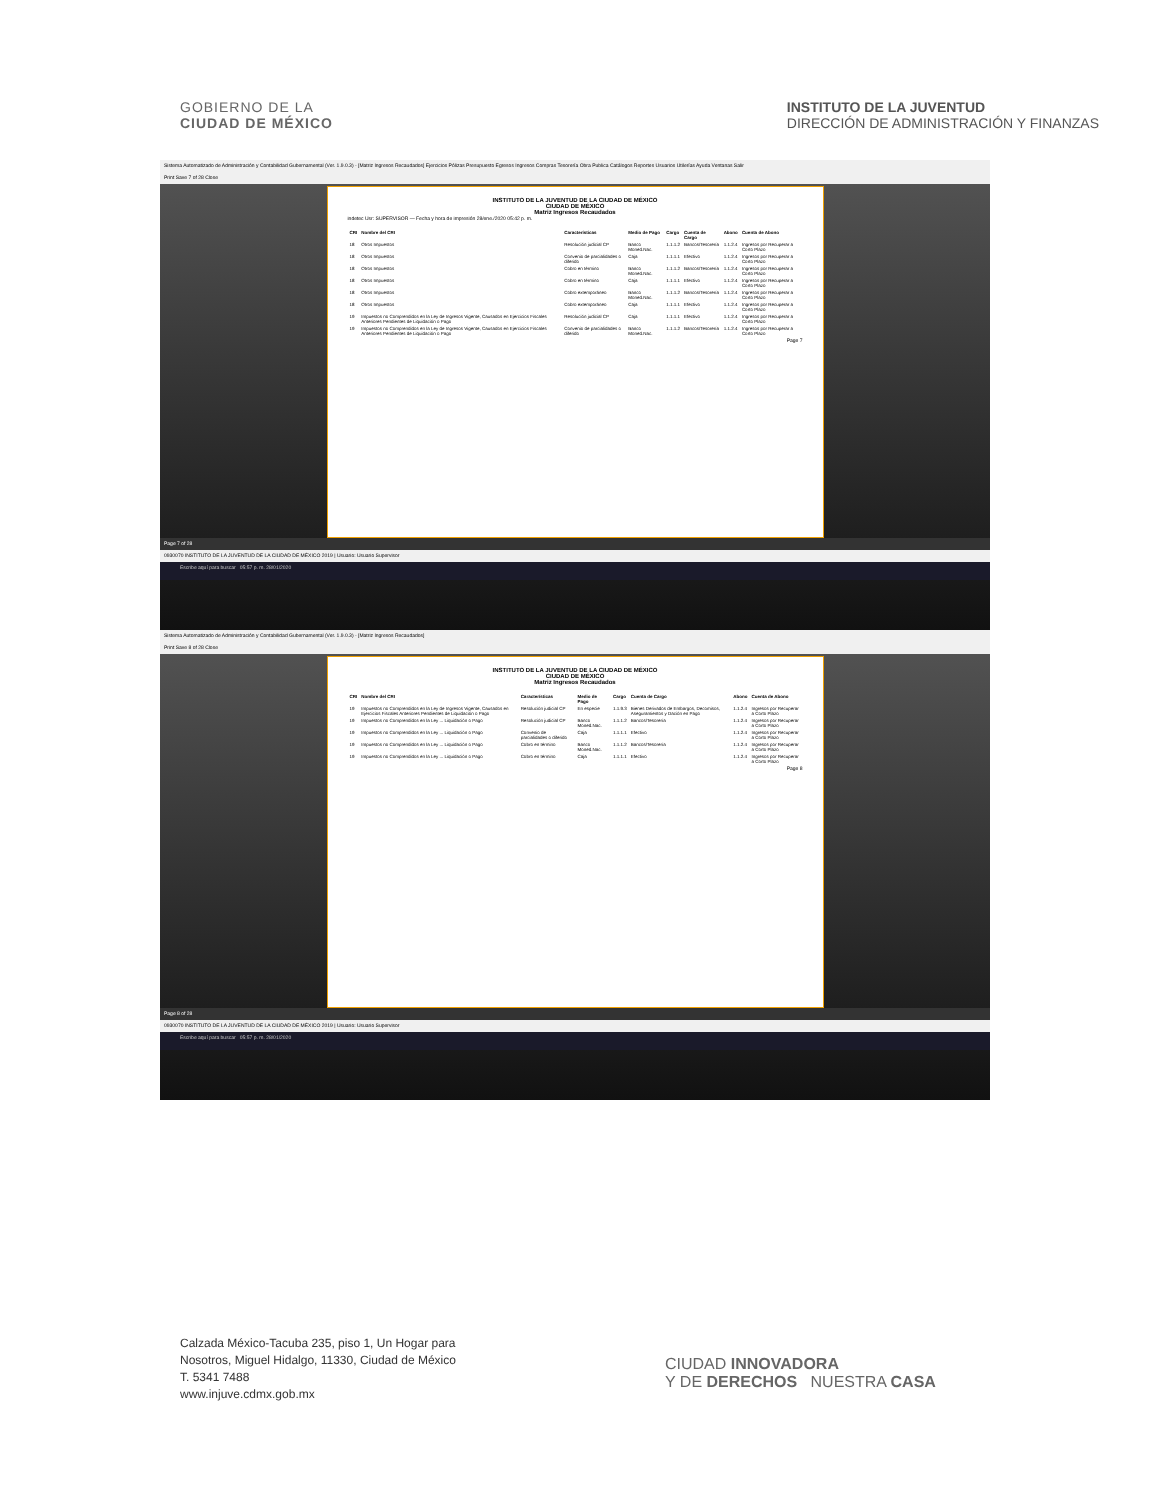GOBIERNO DE LA
CIUDAD DE MÉXICO
INSTITUTO DE LA JUVENTUD
DIRECCIÓN DE ADMINISTRACIÓN Y FINANZAS
Sistema Automatizado de Administración y Contabilidad Gubernamental (Ver. 1.9.0.3) - [Matriz Ingresos Recaudados] Ejercicios Pólizas Presupuesto Egresos Ingresos Compras Tesorería Obra Publica Catálogos Reportes Usuarios Utilerías Ayuda Ventanas Salir
Print Save 7 of 28 Close
INSTITUTO DE LA JUVENTUD DE LA CIUDAD DE MÉXICO
CIUDAD DE MÉXICO
Matriz Ingresos Recaudados
indetec Usr: SUPERVISOR — Fecha y hora de impresión 28/ene./2020 05:42 p. m.
| CRI | Nombre del CRI | Características | Medio de Pago | Cargo | Cuenta de Cargo | Abono | Cuenta de Abono |
| --- | --- | --- | --- | --- | --- | --- | --- |
| 18 | Otros Impuestos | Resolución judicial CP | Banco Moned.Nac. | 1.1.1.2 | Bancos/Tesorería | 1.1.2.4 | Ingresos por Recuperar a Corto Plazo |
| 18 | Otros Impuestos | Convenio de parcialidades o diferido | Caja | 1.1.1.1 | Efectivo | 1.1.2.4 | Ingresos por Recuperar a Corto Plazo |
| 18 | Otros Impuestos | Cobro en término | Banco Moned.Nac. | 1.1.1.2 | Bancos/Tesorería | 1.1.2.4 | Ingresos por Recuperar a Corto Plazo |
| 18 | Otros Impuestos | Cobro en término | Caja | 1.1.1.1 | Efectivo | 1.1.2.4 | Ingresos por Recuperar a Corto Plazo |
| 18 | Otros Impuestos | Cobro extemporáneo | Banco Moned.Nac. | 1.1.1.2 | Bancos/Tesorería | 1.1.2.4 | Ingresos por Recuperar a Corto Plazo |
| 18 | Otros Impuestos | Cobro extemporáneo | Caja | 1.1.1.1 | Efectivo | 1.1.2.4 | Ingresos por Recuperar a Corto Plazo |
| 19 | Impuestos no Comprendidos en la Ley de Ingresos Vigente, Causados en Ejercicios Fiscales Anteriores Pendientes de Liquidación o Pago | Resolución judicial CP | Caja | 1.1.1.1 | Efectivo | 1.1.2.4 | Ingresos por Recuperar a Corto Plazo |
| 19 | Impuestos no Comprendidos en la Ley de Ingresos Vigente, Causados en Ejercicios Fiscales Anteriores Pendientes de Liquidación o Pago | Convenio de parcialidades o diferido | Banco Moned.Nac. | 1.1.1.2 | Bancos/Tesorería | 1.1.2.4 | Ingresos por Recuperar a Corto Plazo |
Page 7
Page 7 of 28
0930070 INSTITUTO DE LA JUVENTUD DE LA CIUDAD DE MÉXICO 2019 | Usuario: Usuario Supervisor
Escribe aquí para buscar 05:57 p. m. 28/01/2020
Sistema Automatizado de Administración y Contabilidad Gubernamental (Ver. 1.9.0.3) - [Matriz Ingresos Recaudados]
Print Save 8 of 28 Close
INSTITUTO DE LA JUVENTUD DE LA CIUDAD DE MÉXICO
CIUDAD DE MÉXICO
Matriz Ingresos Recaudados
| CRI | Nombre del CRI | Características | Medio de Pago | Cargo | Cuenta de Cargo | Abono | Cuenta de Abono |
| --- | --- | --- | --- | --- | --- | --- | --- |
| 19 | Impuestos no Comprendidos en la Ley de Ingresos Vigente, Causados en Ejercicios Fiscales Anteriores Pendientes de Liquidación o Pago | Resolución judicial CP | En especie | 1.1.9.3 | Bienes Derivados de Embargos, Decomisos, Aseguramientos y Dación en Pago | 1.1.2.4 | Ingresos por Recuperar a Corto Plazo |
| 19 | Impuestos no Comprendidos en la Ley ... Liquidación o Pago | Resolución judicial CP | Banco Moned.Nac. | 1.1.1.2 | Bancos/Tesorería | 1.1.2.4 | Ingresos por Recuperar a Corto Plazo |
| 19 | Impuestos no Comprendidos en la Ley ... Liquidación o Pago | Convenio de parcialidades o diferido | Caja | 1.1.1.1 | Efectivo | 1.1.2.4 | Ingresos por Recuperar a Corto Plazo |
| 19 | Impuestos no Comprendidos en la Ley ... Liquidación o Pago | Cobro en término | Banco Moned.Nac. | 1.1.1.2 | Bancos/Tesorería | 1.1.2.4 | Ingresos por Recuperar a Corto Plazo |
| 19 | Impuestos no Comprendidos en la Ley ... Liquidación o Pago | Cobro en término | Caja | 1.1.1.1 | Efectivo | 1.1.2.4 | Ingresos por Recuperar a Corto Plazo |
Page 8
Page 8 of 28
0930070 INSTITUTO DE LA JUVENTUD DE LA CIUDAD DE MÉXICO 2019 | Usuario: Usuario Supervisor
Escribe aquí para buscar 05:57 p. m. 28/01/2020
Calzada México-Tacuba 235, piso 1, Un Hogar para
Nosotros, Miguel Hidalgo, 11330, Ciudad de México
T. 5341 7488
www.injuve.cdmx.gob.mx
CIUDAD INNOVADORA
Y DE DERECHOS NUESTRA CASA